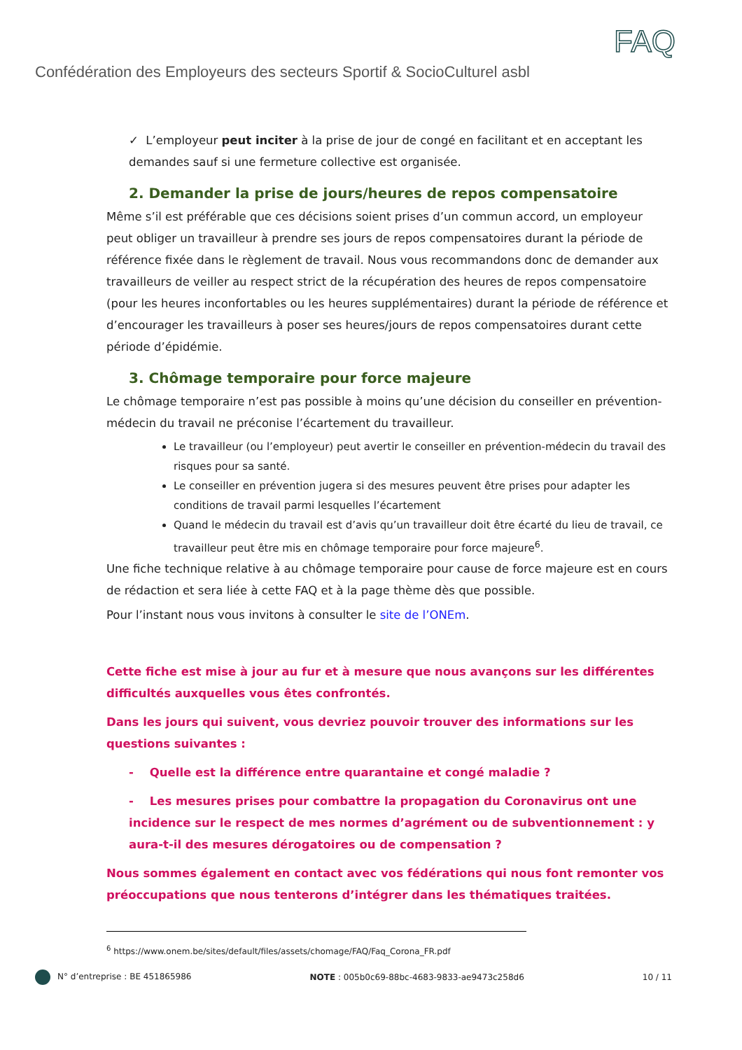FAQ
Confédération des Employeurs des secteurs Sportif & SocioCulturel asbl
✓ L’employeur peut inciter à la prise de jour de congé en facilitant et en acceptant les demandes sauf si une fermeture collective est organisée.
2. Demander la prise de jours/heures de repos compensatoire
Même s’il est préférable que ces décisions soient prises d’un commun accord, un employeur peut obliger un travailleur à prendre ses jours de repos compensatoires durant la période de référence fixée dans le règlement de travail. Nous vous recommandons donc de demander aux travailleurs de veiller au respect strict de la récupération des heures de repos compensatoire (pour les heures inconfortables ou les heures supplémentaires) durant la période de référence et d’encourager les travailleurs à poser ses heures/jours de repos compensatoires durant cette période d’épidémie.
3. Chômage temporaire pour force majeure
Le chômage temporaire n’est pas possible à moins qu’une décision du conseiller en prévention-médecin du travail ne préconise l’écartement du travailleur.
Le travailleur (ou l’employeur) peut avertir le conseiller en prévention-médecin du travail des risques pour sa santé.
Le conseiller en prévention jugera si des mesures peuvent être prises pour adapter les conditions de travail parmi lesquelles l’écartement
Quand le médecin du travail est d’avis qu’un travailleur doit être écarté du lieu de travail, ce travailleur peut être mis en chômage temporaire pour force majeure<sup>6</sup>.
Une fiche technique relative à au chômage temporaire pour cause de force majeure est en cours de rédaction et sera liée à cette FAQ et à la page thème dès que possible.
Pour l’instant nous vous invitons à consulter le site de l’ONEm.
Cette fiche est mise à jour au fur et à mesure que nous avançons sur les différentes difficultés auxquelles vous êtes confrontés.
Dans les jours qui suivent, vous devriez pouvoir trouver des informations sur les questions suivantes :
- Quelle est la différence entre quarantaine et congé maladie ?
- Les mesures prises pour combattre la propagation du Coronavirus ont une incidence sur le respect de mes normes d’agrément ou de subventionnement : y aura-t-il des mesures dérogatoires ou de compensation ?
Nous sommes également en contact avec vos fédérations qui nous font remonter vos préoccupations que nous tenterons d’intégrer dans les thématiques traitées.
<sup>6</sup> https://www.onem.be/sites/default/files/assets/chomage/FAQ/Faq_Corona_FR.pdf
N° d’entreprise : BE 451865986 NOTE : 005b0c69-88bc-4683-9833-ae9473c258d6 10 / 11